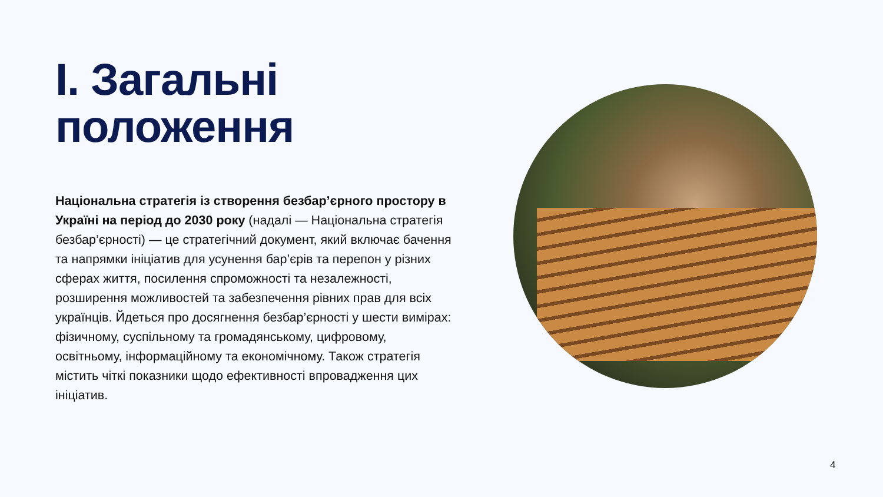І. Загальні
положення
Національна стратегія із створення безбар’єрного простору в Україні на період до 2030 року (надалі — Національна стратегія безбар’єрності) — це стратегічний документ, який включає бачення та напрямки ініціатив для усунення бар’єрів та перепон у різних сферах життя, посилення спроможності та незалежності, розширення можливостей та забезпечення рівних прав для всіх українців. Йдеться про досягнення безбар’єрності у шести вимірах: фізичному, суспільному та громадянському, цифровому, освітньому, інформаційному та економічному. Також стратегія містить чіткі показники щодо ефективності впровадження цих ініціатив.
4